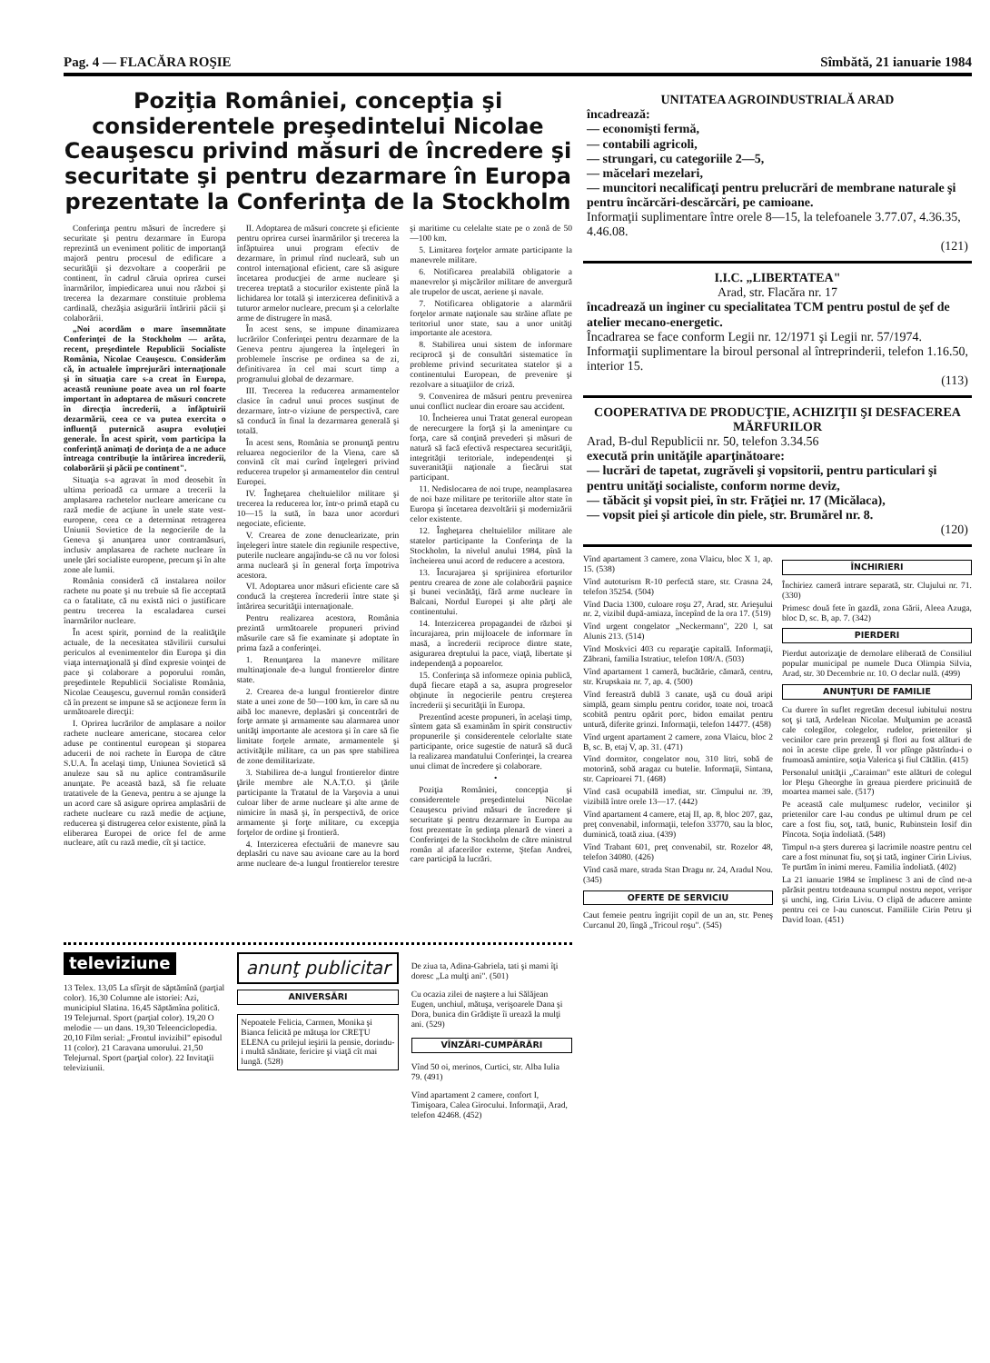Pag. 4 — FLACĂRA ROŞIE Sîmbătă, 21 ianuarie 1984
Poziţia României, concepţia şi considerentele preşedintelui Nicolae Ceauşescu privind măsuri de încredere şi securitate şi pentru dezarmare în Europa prezentate la Conferinţa de la Stockholm
Conferinţa pentru măsuri de încredere şi securitate şi pentru dezarmare în Europa reprezintă un eveniment politic de importanţă majoră pentru procesul de edificare a securităţii şi dezvoltare a cooperării pe continent, în cadrul căruia oprirea cursei înarmărilor, împiedicarea unui nou război şi trecerea la dezarmare constituie problema cardinală, chezăşia asigurării întăririi păcii şi colaborării.
„Noi acordăm o mare însemnătate Conferinţei de la Stockholm — arăta, recent, preşedintele Republicii Socialiste România, Nicolae Ceauşescu. Considerăm că, în actualele împrejurări internaţionale şi în situaţia care s-a creat în Europa, această reuniune poate avea un rol foarte important în adoptarea de măsuri concrete în direcţia încrederii, a înfăptuirii dezarmării, ceea ce va putea exercita o influenţă puternică asupra evoluţiei generale. În acest spirit, vom participa la conferinţă animaţi de dorinţa de a ne aduce întreaga contribuţie la întărirea încrederii, colaborării şi păcii pe continent".
Situaţia s-a agravat în mod deosebit în ultima perioadă ca urmare a trecerii la amplasarea rachetelor nucleare americane cu rază medie de acţiune în unele state vest-europene, ceea ce a determinat retragerea Uniunii Sovietice de la negocierile de la Geneva şi anunţarea unor contramăsuri, inclusiv amplasarea de rachete nucleare în unele ţări socialiste europene, precum şi în alte zone ale lumii.
România consideră că instalarea noilor rachete nu poate şi nu trebuie să fie acceptată ca o fatalitate, că nu există nici o justificare pentru trecerea la escaladarea cursei înarmărilor nucleare.
În acest spirit, pornind de la realităţile actuale, de la necesitatea stăvilirii cursului periculos al evenimentelor din Europa şi din viaţa internaţională şi dînd expresie voinţei de pace şi colaborare a poporului român, preşedintele Republicii Socialiste România, Nicolae Ceauşescu, guvernul român consideră că în prezent se impune să se acţioneze ferm în următoarele direcţii:
I. Oprirea lucrărilor de amplasare a noilor rachete nucleare americane, stocarea celor aduse pe continentul european şi stoparea aducerii de noi rachete în Europa de către S.U.A. În acelaşi timp, Uniunea Sovietică să anuleze sau să nu aplice contramăsurile anunţate. Pe această bază, să fie reluate tratativele de la Geneva, pentru a se ajunge la un acord care să asigure oprirea amplasării de rachete nucleare cu rază medie de acţiune, reducerea şi distrugerea celor existente, pînă la eliberarea Europei de orice fel de arme nucleare, atît cu rază medie, cît şi tactice.
II. Adoptarea de măsuri concrete şi eficiente pentru oprirea cursei înarmărilor şi trecerea la înfăptuirea unui program efectiv de dezarmare, în primul rînd nucleară, sub un control internaţional eficient, care să asigure încetarea producţiei de arme nucleare şi trecerea treptată a stocurilor existente pînă la lichidarea lor totală şi interzicerea definitivă a tuturor armelor nucleare, precum şi a celorlalte arme de distrugere în masă.
În acest sens, se impune dinamizarea lucrărilor Conferinţei pentru dezarmare de la Geneva pentru ajungerea la înţelegeri în problemele înscrise pe ordinea sa de zi, definitivarea în cel mai scurt timp a programului global de dezarmare.
III. Trecerea la reducerea armamentelor clasice în cadrul unui proces susţinut de dezarmare, într-o viziune de perspectivă, care să conducă în final la dezarmarea generală şi totală.
În acest sens, România se pronunţă pentru reluarea negocierilor de la Viena, care să convină cît mai curînd înţelegeri privind reducerea trupelor şi armamentelor din centrul Europei.
IV. Îngheţarea cheltuielilor militare şi trecerea la reducerea lor, într-o primă etapă cu 10—15 la sută, în baza unor acorduri negociate, eficiente.
V. Crearea de zone denuclearizate, prin înţelegeri între statele din regiunile respective, puterile nucleare angajîndu-se că nu vor folosi arma nucleară şi în general forţa împotriva acestora.
VI. Adoptarea unor măsuri eficiente care să conducă la creşterea încrederii între state şi întărirea securităţii internaţionale.
Pentru realizarea acestora, România prezintă următoarele propuneri privind măsurile care să fie examinate şi adoptate în prima fază a conferinţei.
1. Renunţarea la manevre militare multinaţionale de-a lungul frontierelor dintre state.
2. Crearea de-a lungul frontierelor dintre state a unei zone de 50—100 km, în care să nu aibă loc manevre, deplasări şi concentrări de forţe armate şi armamente sau alarmarea unor unităţi importante ale acestora şi în care să fie limitate forţele armate, armamentele şi activităţile militare, ca un pas spre stabilirea de zone demilitarizate.
3. Stabilirea de-a lungul frontierelor dintre ţările membre ale N.A.T.O. şi ţările participante la Tratatul de la Varşovia a unui culoar liber de arme nucleare şi alte arme de nimicire în masă şi, în perspectivă, de orice armamente şi forţe militare, cu excepţia forţelor de ordine şi frontieră.
4. Interzicerea efectuării de manevre sau deplasări cu nave sau avioane care au la bord arme nucleare de-a lungul frontierelor terestre şi maritime cu celelalte state pe o zonă de 50—100 km.
5. Limitarea forţelor armate participante la manevrele militare.
6. Notificarea prealabilă obligatorie a manevrelor şi mişcărilor militare de anvergură ale trupelor de uscat, aeriene şi navale.
7. Notificarea obligatorie a alarmării forţelor armate naţionale sau străine aflate pe teritoriul unor state, sau a unor unităţi importante ale acestora.
8. Stabilirea unui sistem de informare reciprocă şi de consultări sistematice în probleme privind securitatea statelor şi a continentului European, de prevenire şi rezolvare a situaţiilor de criză.
9. Convenirea de măsuri pentru prevenirea unui conflict nuclear din eroare sau accident.
10. Încheierea unui Tratat general european de nerecurgere la forţă şi la ameninţare cu forţa, care să conţină prevederi şi măsuri de natură să facă efectivă respectarea securităţii, integrităţii teritoriale, independenţei şi suveranităţii naţionale a fiecărui stat participant.
11. Nedislocarea de noi trupe, neamplasarea de noi baze militare pe teritoriile altor state în Europa şi încetarea dezvoltării şi modernizării celor existente.
12. Îngheţarea cheltuielilor militare ale statelor participante la Conferinţa de la Stockholm, la nivelul anului 1984, pînă la încheierea unui acord de reducere a acestora.
13. Încurajarea şi sprijinirea eforturilor pentru crearea de zone ale colaborării paşnice şi bunei vecinătăţi, fără arme nucleare în Balcani, Nordul Europei şi alte părţi ale continentului.
14. Interzicerea propagandei de război şi încurajarea, prin mijloacele de informare în masă, a încrederii reciproce dintre state, asigurarea dreptului la pace, viaţă, libertate şi independenţă a popoarelor.
15. Conferinţa să informeze opinia publică, după fiecare etapă a sa, asupra progreselor obţinute în negocierile pentru creşterea încrederii şi securităţii în Europa.
Prezentînd aceste propuneri, în acelaşi timp, sîntem gata să examinăm în spirit constructiv propunerile şi considerentele celorlalte state participante, orice sugestie de natură să ducă la realizarea mandatului Conferinţei, la crearea unui climat de încredere şi colaborare.
•
Poziţia României, concepţia şi considerentele preşedintelui Nicolae Ceauşescu privind măsuri de încredere şi securitate şi pentru dezarmare în Europa au fost prezentate în şedinţa plenară de vineri a Conferinţei de la Stockholm de către ministrul român al afacerilor externe, Ştefan Andrei, care participă la lucrări.
UNITATEA AGROINDUSTRIALĂ ARAD
încadrează:
— economişti fermă,
— contabili agricoli,
— strungari, cu categoriile 2—5,
— măcelari mezelari,
— muncitori necalificaţi pentru prelucrări de membrane naturale şi pentru încărcări-descărcări, pe camioane.
Informaţii suplimentare între orele 8—15, la telefoanele 3.77.07, 4.36.35, 4.46.08.
(121)
I.I.C. „LIBERTATEA"
Arad, str. Flacăra nr. 17
încadrează un inginer cu specialitatea TCM pentru postul de şef de atelier mecano-energetic.
Încadrarea se face conform Legii nr. 12/1971 şi Legii nr. 57/1974.
Informaţii suplimentare la biroul personal al întreprinderii, telefon 1.16.50, interior 15.
(113)
COOPERATIVA DE PRODUCŢIE, ACHIZIŢII ŞI DESFACEREA MĂRFURILOR
Arad, B-dul Republicii nr. 50, telefon 3.34.56
execută prin unităţile aparţinătoare:
— lucrări de tapetat, zugrăveli şi vopsitorii, pentru particulari şi pentru unităţi socialiste, conform norme deviz,
— tăbăcit şi vopsit piei, în str. Frăţiei nr. 17 (Micălaca),
— vopsit piei şi articole din piele, str. Brumărel nr. 8.
(120)
Vînd apartament 3 camere, zona Vlaicu, bloc X 1, ap. 15. (538)
Vînd autoturism R-10 perfectă stare, str. Crasna 24, telefon 35254. (504)
Vînd Dacia 1300, culoare roşu 27, Arad, str. Arieşului nr. 2, vizibil după-amiaza, începînd de la ora 17. (519)
Vînd urgent congelator „Neckermann", 220 l, sat Alunis 213. (514)
Vînd Moskvici 403 cu reparaţie capitală. Informaţii, Zăbrani, familia Istratiuc, telefon 108/A. (503)
Vînd apartament 1 cameră, bucătărie, cămară, centru, str. Krupskaia nr. 7, ap. 4. (500)
Vînd fereastră dublă 3 canate, uşă cu două aripi simplă, geam simplu pentru coridor, toate noi, troacă scobită pentru opărit porc, bidon emailat pentru untură, diferite grinzi. Informaţii, telefon 14477. (458)
Vînd urgent apartament 2 camere, zona Vlaicu, bloc 2 B, sc. B, etaj V, ap. 31. (471)
Vînd dormitor, congelator nou, 310 litri, sobă de motorină, sobă aragaz cu butelie. Informaţii, Sintana, str. Caprioarei 71. (468)
Vînd casă ocupabilă imediat, str. Cîmpului nr. 39, vizibilă între orele 13—17. (442)
Vînd apartament 4 camere, etaj II, ap. 8, bloc 207, gaz, preţ convenabil, informaţii, telefon 33770, sau la bloc, duminică, toată ziua. (439)
Vînd Trabant 601, preţ convenabil, str. Rozelor 48, telefon 34080. (426)
Vînd casă mare, strada Stan Dragu nr. 24, Aradul Nou. (345)
OFERTE DE SERVICIU
Caut femeie pentru îngrijit copil de un an, str. Peneş Curcanul 20, lîngă „Tricoul roşu". (545)
ÎNCHIRIERI
Închiriez cameră intrare separată, str. Clujului nr. 71. (330)
Primesc două fete în gazdă, zona Gării, Aleea Azuga, bloc D, sc. B, ap. 7. (342)
PIERDERI
Pierdut autorizaţie de demolare eliberată de Consiliul popular municipal pe numele Duca Olimpia Silvia, Arad, str. 30 Decembrie nr. 10. O declar nulă. (499)
ANUNŢURI DE FAMILIE
Cu durere în suflet regretăm decesul iubitului nostru soţ şi tată, Ardelean Nicolae. Mulţumim pe această cale colegilor, colegelor, rudelor, prietenilor şi vecinilor care prin prezenţă şi flori au fost alături de noi în aceste clipe grele. Îl vor plînge păstrîndu-i o frumoasă amintire, soţia Valerica şi fiul Cătălin. (415)
Personalul unităţii „Caraiman" este alături de colegul lor Pleşu Gheorghe în greaua pierdere pricinuită de moartea mamei sale. (517)
Pe această cale mulţumesc rudelor, vecinilor şi prietenilor care l-au condus pe ultimul drum pe cel care a fost fiu, soţ, tată, bunic, Rubinstein Iosif din Pîncota. Soţia îndoliată. (548)
Timpul n-a şters durerea şi lacrimile noastre pentru cel care a fost minunat fiu, soţ şi tată, inginer Cirin Livius. Te purtăm în inimi mereu. Familia îndoliată. (402)
La 21 ianuarie 1984 se împlinesc 3 ani de cînd ne-a părăsit pentru totdeauna scumpul nostru nepot, verişor şi unchi, ing. Cirin Liviu. O clipă de aducere aminte pentru cei ce l-au cunoscut. Familiile Cirin Petru şi David Ioan. (451)
televiziune
13 Telex. 13,05 La sfîrşit de săptămînă (parţial color). 16,30 Columne ale istoriei: Azi, municipiul Slatina. 16,45 Săptămîna politică. 19 Telejurnal. Sport (parţial color). 19,20 O melodie — un dans. 19,30 Teleenciclopedia. 20,10 Film serial: „Frontul invizibil" episodul 11 (color). 21 Caravana umorului. 21,50 Telejurnal. Sport (parţial color). 22 Invitaţii televiziunii.
anunţ publicitar
ANIVERSĂRI
Nepoatele Felicia, Carmen, Monika şi Bianca felicită pe mătuşa lor CREŢU ELENA cu prilejul ieşirii la pensie, dorindu-i multă sănătate, fericire şi viaţă cît mai lungă. (528)
De ziua ta, Adina-Gabriela, tati şi mami îţi doresc „La mulţi ani". (501)
Cu ocazia zilei de naştere a lui Sălăjean Eugen, unchiul, mătuşa, verişoarele Dana şi Dora, bunica din Grădişte îi urează la mulţi ani. (529)
VÎNZĂRI-CUMPĂRĂRI
Vînd 50 oi, merinos, Curtici, str. Alba Iulia 79. (491)
Vînd apartament 2 camere, confort I, Timişoara, Calea Girocului. Informaţii, Arad, telefon 42468. (452)